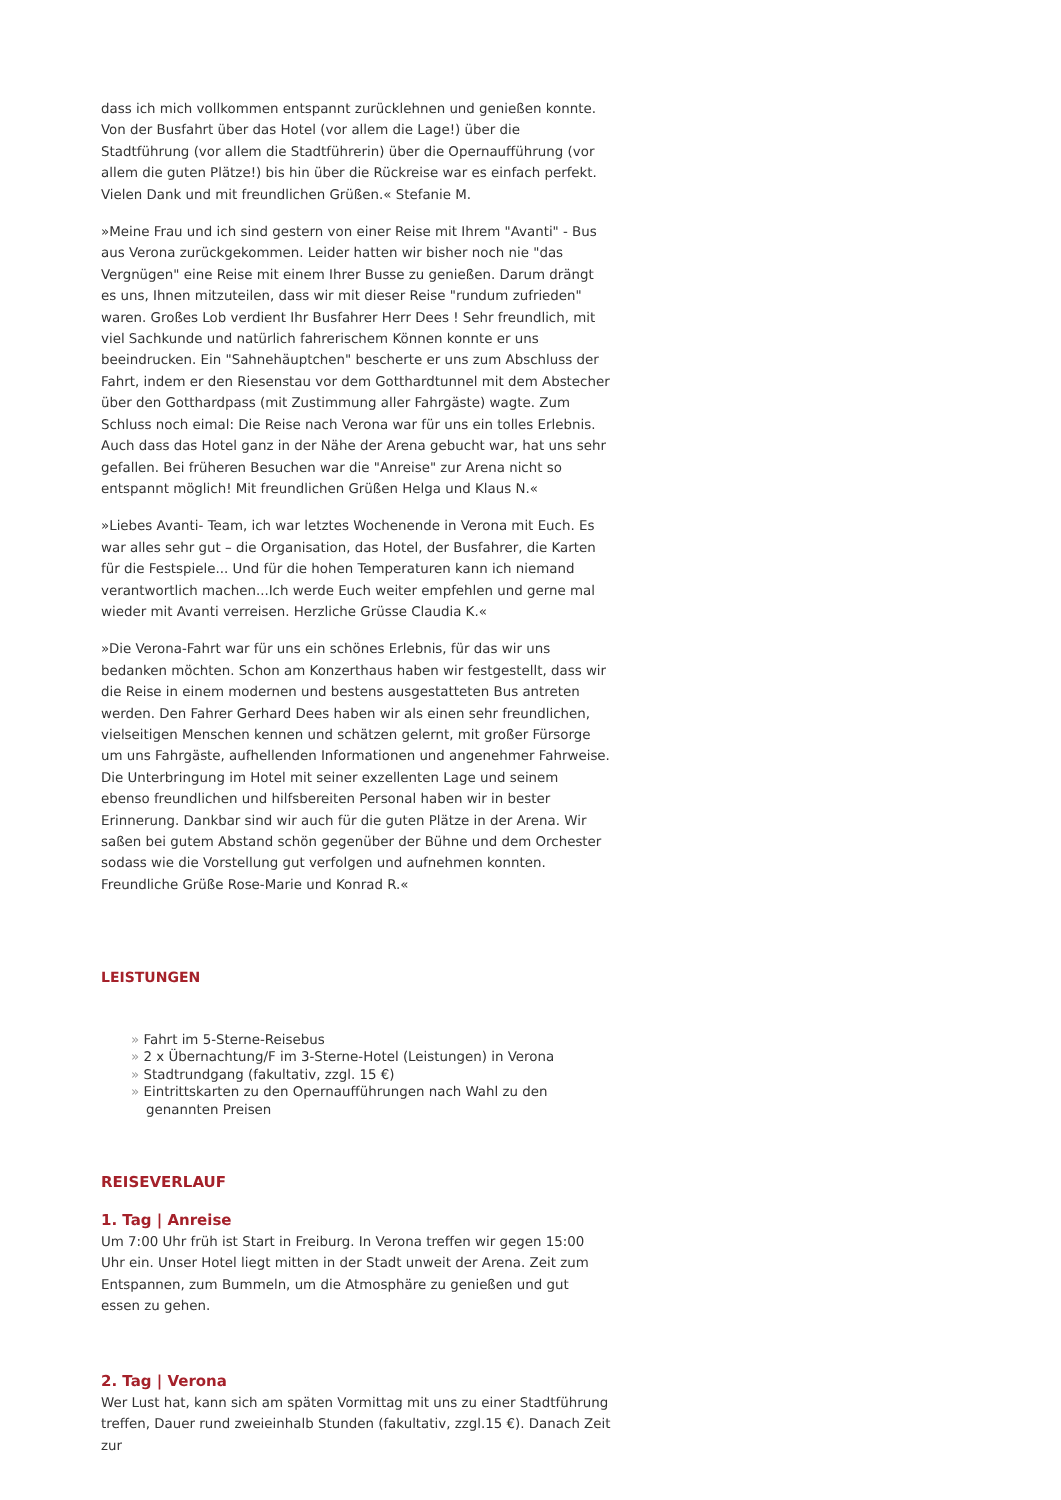dass ich mich vollkommen entspannt zurücklehnen und genießen konnte. Von der Busfahrt über das Hotel (vor allem die Lage!) über die Stadtführung (vor allem die Stadtführerin) über die Opernaufführung (vor allem die guten Plätze!) bis hin über die Rückreise war es einfach perfekt. Vielen Dank und mit freundlichen Grüßen.« Stefanie M.
»Meine Frau und ich sind gestern von einer Reise mit Ihrem "Avanti" - Bus aus Verona zurückgekommen. Leider hatten wir bisher noch nie "das Vergnügen" eine Reise mit einem Ihrer Busse zu genießen. Darum drängt es uns, Ihnen mitzuteilen, dass wir mit dieser Reise "rundum zufrieden" waren. Großes Lob verdient Ihr Busfahrer Herr Dees ! Sehr freundlich, mit viel Sachkunde und natürlich fahrerischem Können konnte er uns beeindrucken. Ein "Sahnehäuptchen" bescherte er uns zum Abschluss der Fahrt, indem er den Riesenstau vor dem Gotthardtunnel mit dem Abstecher über den Gotthardpass (mit Zustimmung aller Fahrgäste) wagte. Zum Schluss noch eimal: Die Reise nach Verona war für uns ein tolles Erlebnis. Auch dass das Hotel ganz in der Nähe der Arena gebucht war, hat uns sehr gefallen. Bei früheren Besuchen war die "Anreise" zur Arena nicht so entspannt möglich! Mit freundlichen Grüßen Helga und Klaus N.«
»Liebes Avanti- Team, ich war letztes Wochenende in Verona mit Euch. Es war alles sehr gut – die Organisation, das Hotel, der Busfahrer, die Karten für die Festspiele... Und für die hohen Temperaturen kann ich niemand verantwortlich machen...Ich werde Euch weiter empfehlen und gerne mal wieder mit Avanti verreisen. Herzliche Grüsse Claudia K.«
»Die Verona-Fahrt war für uns ein schönes Erlebnis, für das wir uns bedanken möchten. Schon am Konzerthaus haben wir festgestellt, dass wir die Reise in einem modernen und bestens ausgestatteten Bus antreten werden. Den Fahrer Gerhard Dees haben wir als einen sehr freundlichen, vielseitigen Menschen kennen und schätzen gelernt, mit großer Fürsorge um uns Fahrgäste, aufhellenden Informationen und angenehmer Fahrweise. Die Unterbringung im Hotel mit seiner exzellenten Lage und seinem ebenso freundlichen und hilfsbereiten Personal haben wir in bester Erinnerung. Dankbar sind wir auch für die guten Plätze in der Arena. Wir saßen bei gutem Abstand schön gegenüber der Bühne und dem Orchester sodass wie die Vorstellung gut verfolgen und aufnehmen konnten. Freundliche Grüße Rose-Marie und Konrad R.«
LEISTUNGEN
» Fahrt im 5-Sterne-Reisebus
» 2 x Übernachtung/F im 3-Sterne-Hotel (Leistungen) in Verona
» Stadtrundgang (fakultativ, zzgl. 15 €)
» Eintrittskarten zu den Opernaufführungen nach Wahl zu den genannten Preisen
REISEVERLAUF
1. Tag | Anreise
Um 7:00 Uhr früh ist Start in Freiburg. In Verona treffen wir gegen 15:00 Uhr ein. Unser Hotel liegt mitten in der Stadt unweit der Arena. Zeit zum Entspannen, zum Bummeln, um die Atmosphäre zu genießen und gut essen zu gehen.
2. Tag | Verona
Wer Lust hat, kann sich am späten Vormittag mit uns zu einer Stadtführung treffen, Dauer rund zweieinhalb Stunden (fakultativ, zzgl.15 €). Danach Zeit zur